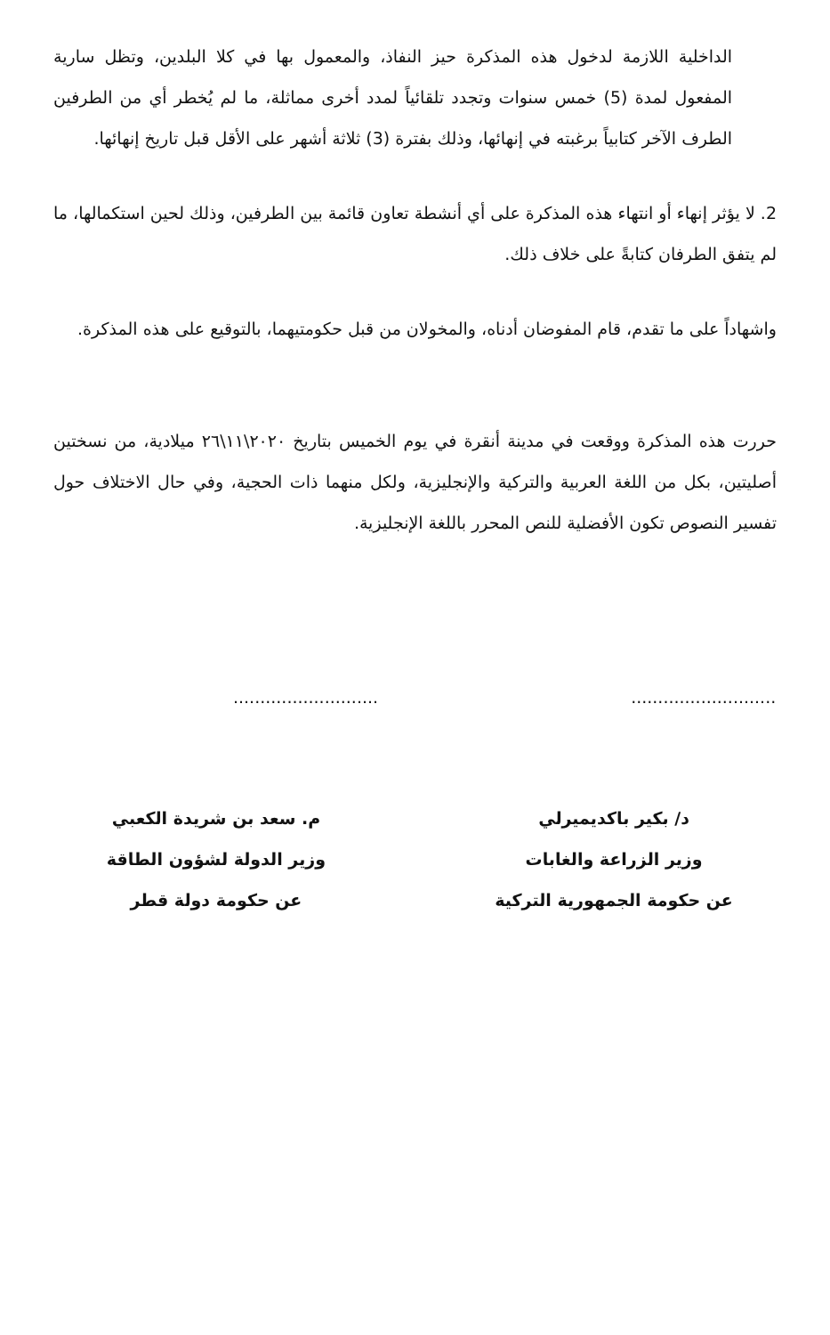الداخلية اللازمة لدخول هذه المذكرة حيز النفاذ، والمعمول بها في كلا البلدين، وتظل سارية المفعول لمدة (5) خمس سنوات وتجدد تلقائياً لمدد أخرى مماثلة، ما لم يُخطر أي من الطرفين الطرف الآخر كتابياً برغبته في إنهائها، وذلك بفترة (3) ثلاثة أشهر على الأقل قبل تاريخ إنهائها.
2. لا يؤثر إنهاء أو انتهاء هذه المذكرة على أي أنشطة تعاون قائمة بين الطرفين، وذلك لحين استكمالها، ما لم يتفق الطرفان كتابةً على خلاف ذلك.
واشهاداً على ما تقدم، قام المفوضان أدناه، والمخولان من قبل حكومتيهما، بالتوقيع على هذه المذكرة.
حررت هذه المذكرة ووقعت في مدينة أنقرة في يوم الخميس بتاريخ ٢٠٢٠\١١\٢٦ ميلادية، من نسختين أصليتين، بكل من اللغة العربية والتركية والإنجليزية، ولكل منهما ذات الحجية، وفي حال الاختلاف حول تفسير النصوص تكون الأفضلية للنص المحرر باللغة الإنجليزية.
...........................
د/ بكير باكديميرلي
وزير الزراعة والغابات
عن حكومة الجمهورية التركية
...........................
م. سعد بن شريدة الكعبي
وزير الدولة لشؤون الطاقة
عن حكومة دولة قطر